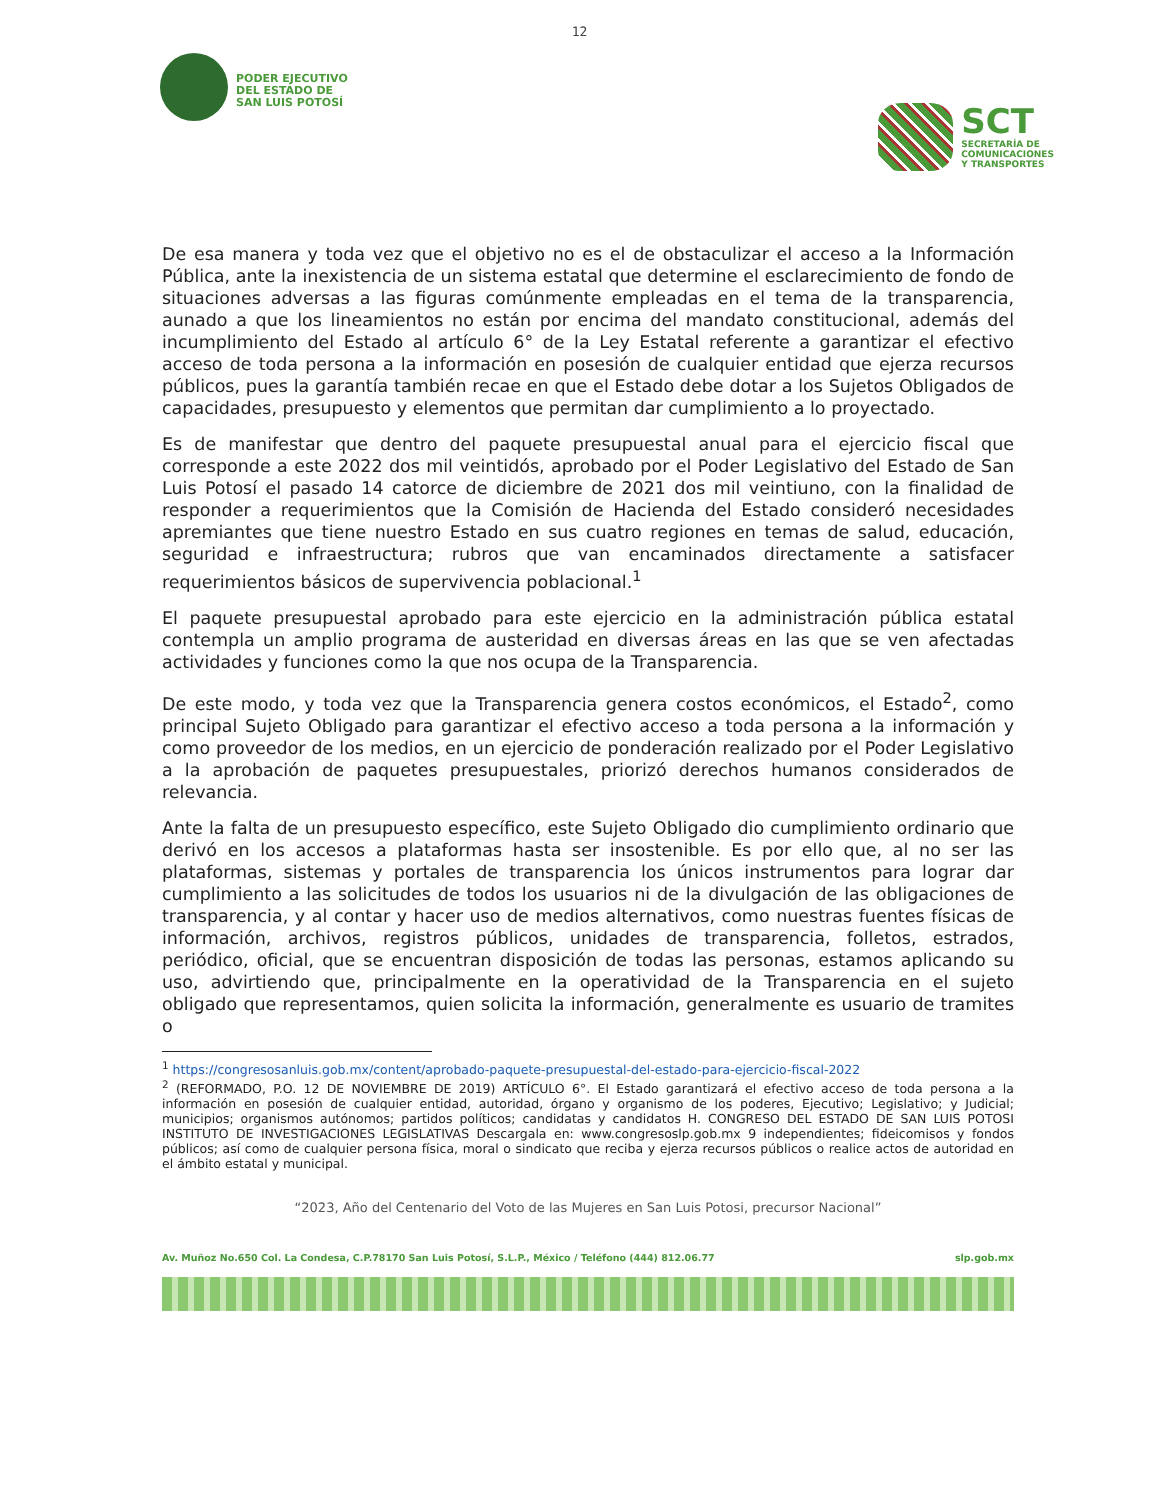12
PODER EJECUTIVO
DEL ESTADO DE
SAN LUIS POTOSÍ
SCT
SECRETARÍA DE
COMUNICACIONES
Y TRANSPORTES
De esa manera y toda vez que el objetivo no es el de obstaculizar el acceso a la Información Pública, ante la inexistencia de un sistema estatal que determine el esclarecimiento de fondo de situaciones adversas a las figuras comúnmente empleadas en el tema de la transparencia, aunado a que los lineamientos no están por encima del mandato constitucional, además del incumplimiento del Estado al artículo 6° de la Ley Estatal referente a garantizar el efectivo acceso de toda persona a la información en posesión de cualquier entidad que ejerza recursos públicos, pues la garantía también recae en que el Estado debe dotar a los Sujetos Obligados de capacidades, presupuesto y elementos que permitan dar cumplimiento a lo proyectado.
Es de manifestar que dentro del paquete presupuestal anual para el ejercicio fiscal que corresponde a este 2022 dos mil veintidós, aprobado por el Poder Legislativo del Estado de San Luis Potosí el pasado 14 catorce de diciembre de 2021 dos mil veintiuno, con la finalidad de responder a requerimientos que la Comisión de Hacienda del Estado consideró necesidades apremiantes que tiene nuestro Estado en sus cuatro regiones en temas de salud, educación, seguridad e infraestructura; rubros que van encaminados directamente a satisfacer requerimientos básicos de supervivencia poblacional.<sup>1</sup>
El paquete presupuestal aprobado para este ejercicio en la administración pública estatal contempla un amplio programa de austeridad en diversas áreas en las que se ven afectadas actividades y funciones como la que nos ocupa de la Transparencia.
De este modo, y toda vez que la Transparencia genera costos económicos, el Estado<sup>2</sup>, como principal Sujeto Obligado para garantizar el efectivo acceso a toda persona a la información y como proveedor de los medios, en un ejercicio de ponderación realizado por el Poder Legislativo a la aprobación de paquetes presupuestales, priorizó derechos humanos considerados de relevancia.
Ante la falta de un presupuesto específico, este Sujeto Obligado dio cumplimiento ordinario que derivó en los accesos a plataformas hasta ser insostenible. Es por ello que, al no ser las plataformas, sistemas y portales de transparencia los únicos instrumentos para lograr dar cumplimiento a las solicitudes de todos los usuarios ni de la divulgación de las obligaciones de transparencia, y al contar y hacer uso de medios alternativos, como nuestras fuentes físicas de información, archivos, registros públicos, unidades de transparencia, folletos, estrados, periódico, oficial, que se encuentran disposición de todas las personas, estamos aplicando su uso, advirtiendo que, principalmente en la operatividad de la Transparencia en el sujeto obligado que representamos, quien solicita la información, generalmente es usuario de tramites o
<sup>1</sup> https://congresosanluis.gob.mx/content/aprobado-paquete-presupuestal-del-estado-para-ejercicio-fiscal-2022
<sup>2</sup> (REFORMADO, P.O. 12 DE NOVIEMBRE DE 2019) ARTÍCULO 6°. El Estado garantizará el efectivo acceso de toda persona a la información en posesión de cualquier entidad, autoridad, órgano y organismo de los poderes, Ejecutivo; Legislativo; y Judicial; municipios; organismos autónomos; partidos políticos; candidatas y candidatos H. CONGRESO DEL ESTADO DE SAN LUIS POTOSI INSTITUTO DE INVESTIGACIONES LEGISLATIVAS Descargala en: www.congresoslp.gob.mx 9 independientes; fideicomisos y fondos públicos; así como de cualquier persona física, moral o sindicato que reciba y ejerza recursos públicos o realice actos de autoridad en el ámbito estatal y municipal.
“2023, Año del Centenario del Voto de las Mujeres en San Luis Potosi, precursor Nacional”
Av. Muñoz No.650 Col. La Condesa, C.P.78170 San Luis Potosí, S.L.P., México / Teléfono (444) 812.06.77 slp.gob.mx